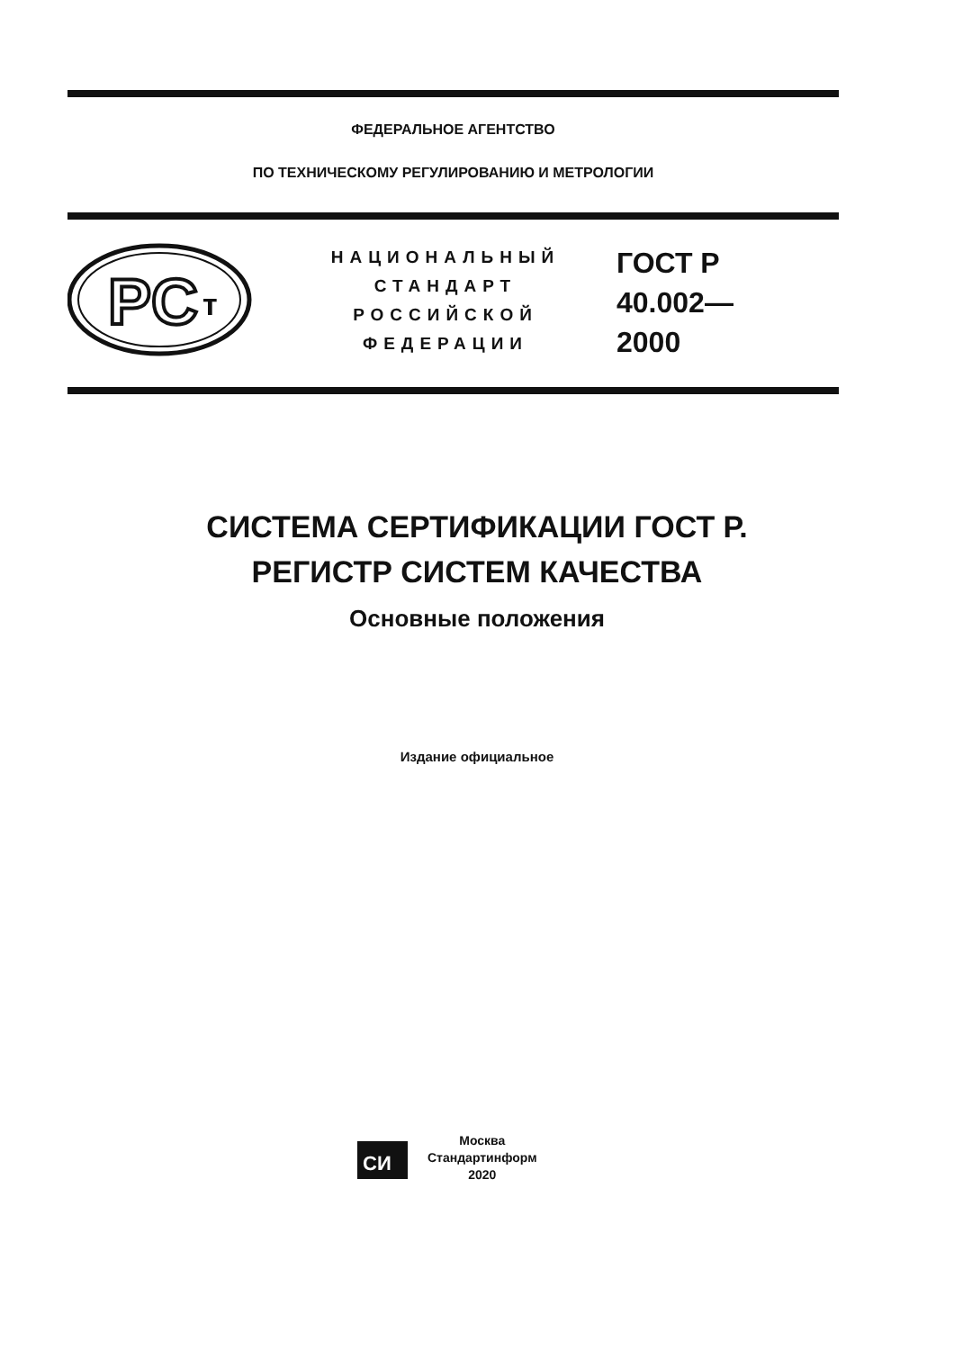ФЕДЕРАЛЬНОЕ АГЕНТСТВО
ПО ТЕХНИЧЕСКОМУ РЕГУЛИРОВАНИЮ И МЕТРОЛОГИИ
PC
т
НАЦИОНАЛЬНЫЙ
СТАНДАРТ
РОССИЙСКОЙ
ФЕДЕРАЦИИ
ГОСТ Р
40.002—
2000
СИСТЕМА СЕРТИФИКАЦИИ ГОСТ Р.
РЕГИСТР СИСТЕМ КАЧЕСТВА
Основные положения
Издание официальное
СИ
Москва
Стандартинформ
2020